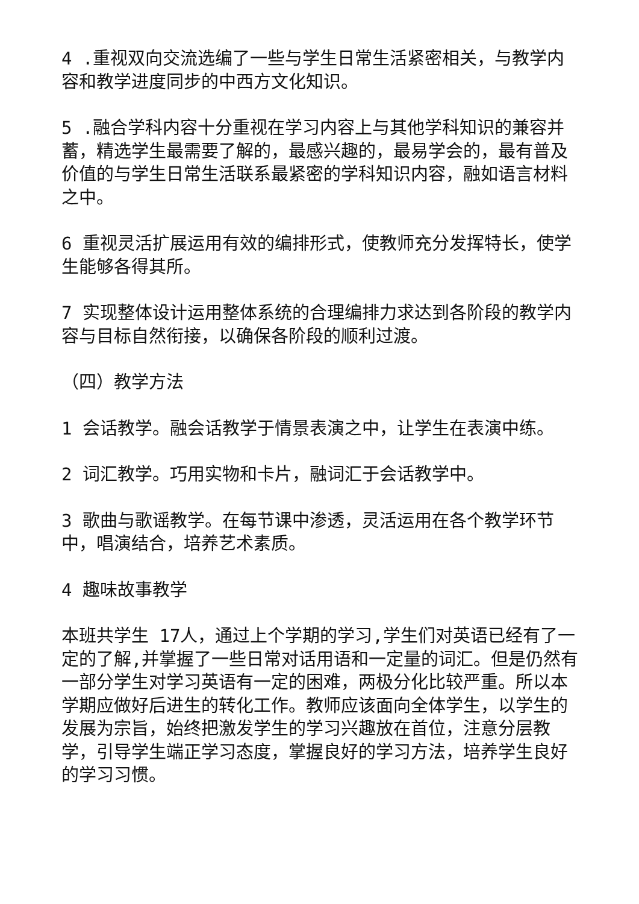4 .重视双向交流选编了一些与学生日常生活紧密相关，与教学内容和教学进度同步的中西方文化知识。
5 .融合学科内容十分重视在学习内容上与其他学科知识的兼容并蓄，精选学生最需要了解的，最感兴趣的，最易学会的，最有普及价值的与学生日常生活联系最紧密的学科知识内容，融如语言材料之中。
6 重视灵活扩展运用有效的编排形式，使教师充分发挥特长，使学生能够各得其所。
7 实现整体设计运用整体系统的合理编排力求达到各阶段的教学内容与目标自然衔接，以确保各阶段的顺利过渡。
（四）教学方法
1 会话教学。融会话教学于情景表演之中，让学生在表演中练。
2 词汇教学。巧用实物和卡片，融词汇于会话教学中。
3 歌曲与歌谣教学。在每节课中渗透，灵活运用在各个教学环节中，唱演结合，培养艺术素质。
4 趣味故事教学
本班共学生 17人，通过上个学期的学习,学生们对英语已经有了一定的了解,并掌握了一些日常对话用语和一定量的词汇。但是仍然有一部分学生对学习英语有一定的困难，两极分化比较严重。所以本学期应做好后进生的转化工作。教师应该面向全体学生，以学生的发展为宗旨，始终把激发学生的学习兴趣放在首位，注意分层教学，引导学生端正学习态度，掌握良好的学习方法，培养学生良好的学习习惯。